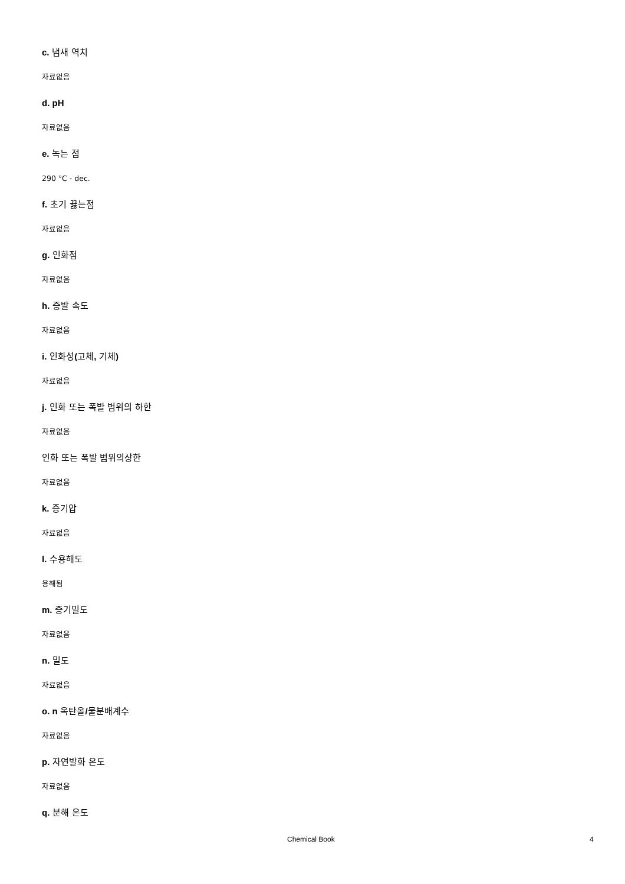c. 냄새 역치
자료없음
d. pH
자료없음
e. 녹는 점
290 °C - dec.
f. 초기 끓는점
자료없음
g. 인화점
자료없음
h. 증발 속도
자료없음
i. 인화성(고체, 기체)
자료없음
j. 인화 또는 폭발 범위의 하한
자료없음
인화 또는 폭발 범위의상한
자료없음
k. 증기압
자료없음
l. 수용해도
용해됨
m. 증기밀도
자료없음
n. 밀도
자료없음
o. n 옥탄올/물분배계수
자료없음
p. 자연발화 온도
자료없음
q. 분해 온도
Chemical Book 4